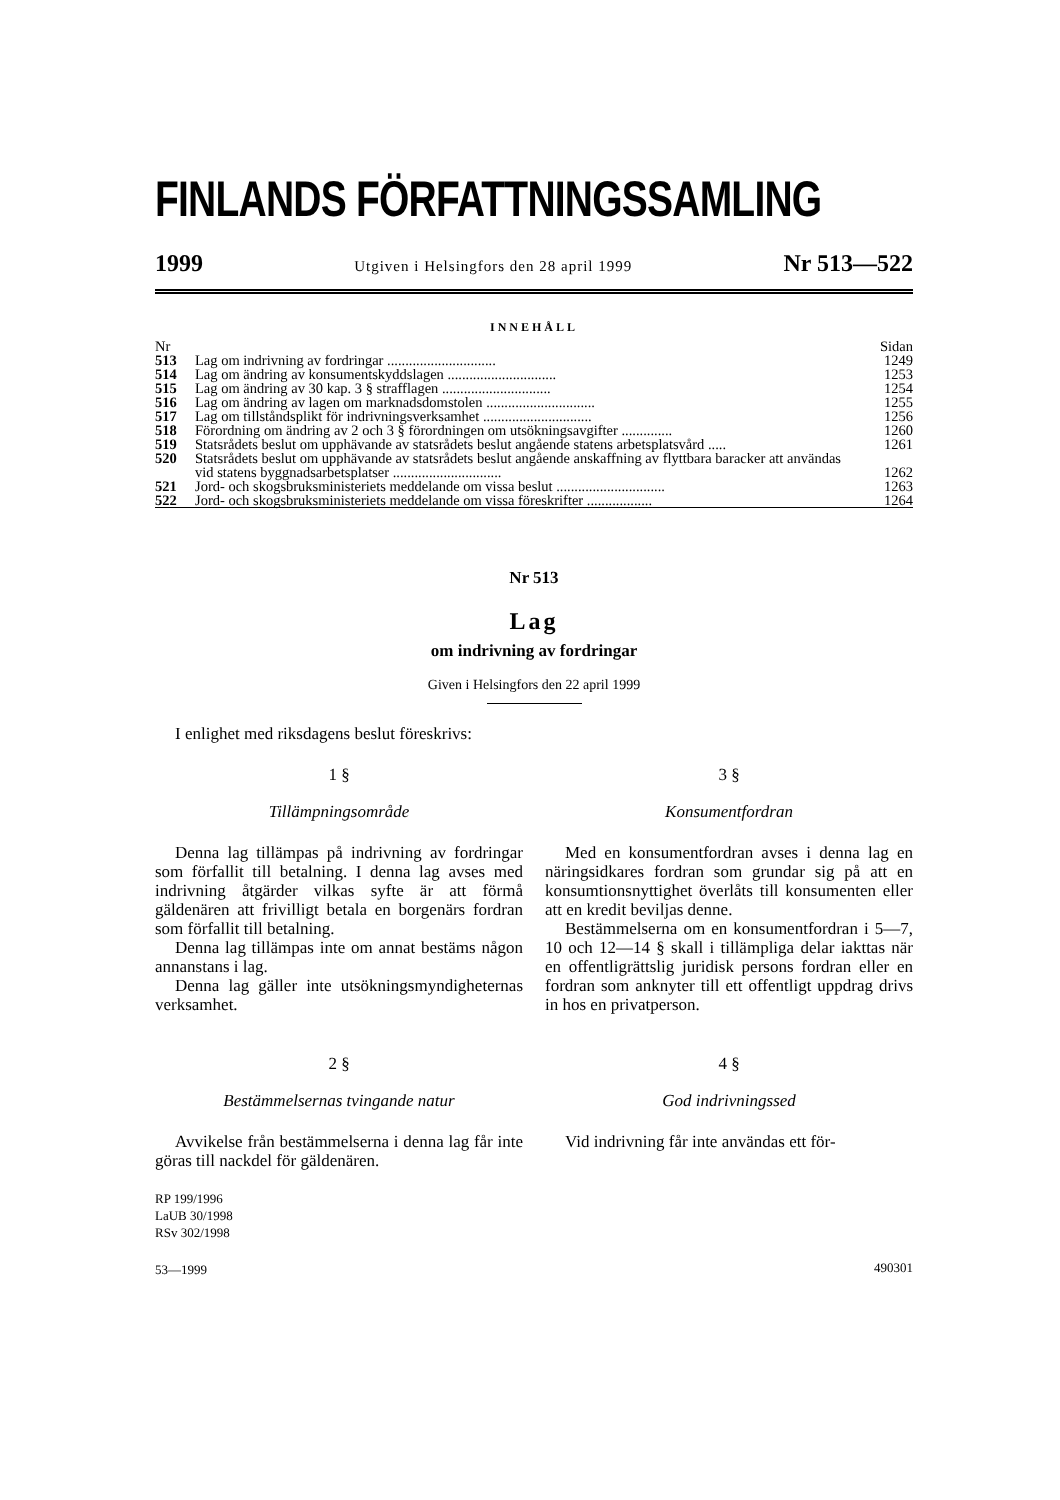FINLANDS FÖRFATTNINGSSAMLING
1999 Utgiven i Helsingfors den 28 april 1999 Nr 513—522
INNEHÅLL
| Nr | | Sidan |
| 513 | Lag om indrivning av fordringar .............................. | 1249 |
| 514 | Lag om ändring av konsumentskyddslagen .............................. | 1253 |
| 515 | Lag om ändring av 30 kap. 3 § strafflagen .............................. | 1254 |
| 516 | Lag om ändring av lagen om marknadsdomstolen .............................. | 1255 |
| 517 | Lag om tillståndsplikt för indrivningsverksamhet .............................. | 1256 |
| 518 | Förordning om ändring av 2 och 3 § förordningen om utsökningsavgifter .............. | 1260 |
| 519 | Statsrådets beslut om upphävande av statsrådets beslut angående statens arbetsplatsvård ..... | 1261 |
| 520 | Statsrådets beslut om upphävande av statsrådets beslut angående anskaffning av flyttbara baracker att användas vid statens byggnadsarbetsplatser .............................. | 1262 |
| 521 | Jord- och skogsbruksministeriets meddelande om vissa beslut .............................. | 1263 |
| 522 | Jord- och skogsbruksministeriets meddelande om vissa föreskrifter .................. | 1264 |
Nr 513
Lag
om indrivning av fordringar
Given i Helsingfors den 22 april 1999
I enlighet med riksdagens beslut föreskrivs:
1 §
Tillämpningsområde
Denna lag tillämpas på indrivning av fordringar som förfallit till betalning. I denna lag avses med indrivning åtgärder vilkas syfte är att förmå gäldenären att frivilligt betala en borgenärs fordran som förfallit till betalning.
Denna lag tillämpas inte om annat bestäms någon annanstans i lag.
Denna lag gäller inte utsökningsmyndigheternas verksamhet.
2 §
Bestämmelsernas tvingande natur
Avvikelse från bestämmelserna i denna lag får inte göras till nackdel för gäldenären.
RP 199/1996
LaUB 30/1998
RSv 302/1998
53—1999
3 §
Konsumentfordran
Med en konsumentfordran avses i denna lag en näringsidkares fordran som grundar sig på att en konsumtionsnyttighet överlåts till konsumenten eller att en kredit beviljas denne.
Bestämmelserna om en konsumentfordran i 5—7, 10 och 12—14 § skall i tillämpliga delar iakttas när en offentligrättslig juridisk persons fordran eller en fordran som anknyter till ett offentligt uppdrag drivs in hos en privatperson.
4 §
God indrivningssed
Vid indrivning får inte användas ett för-
490301